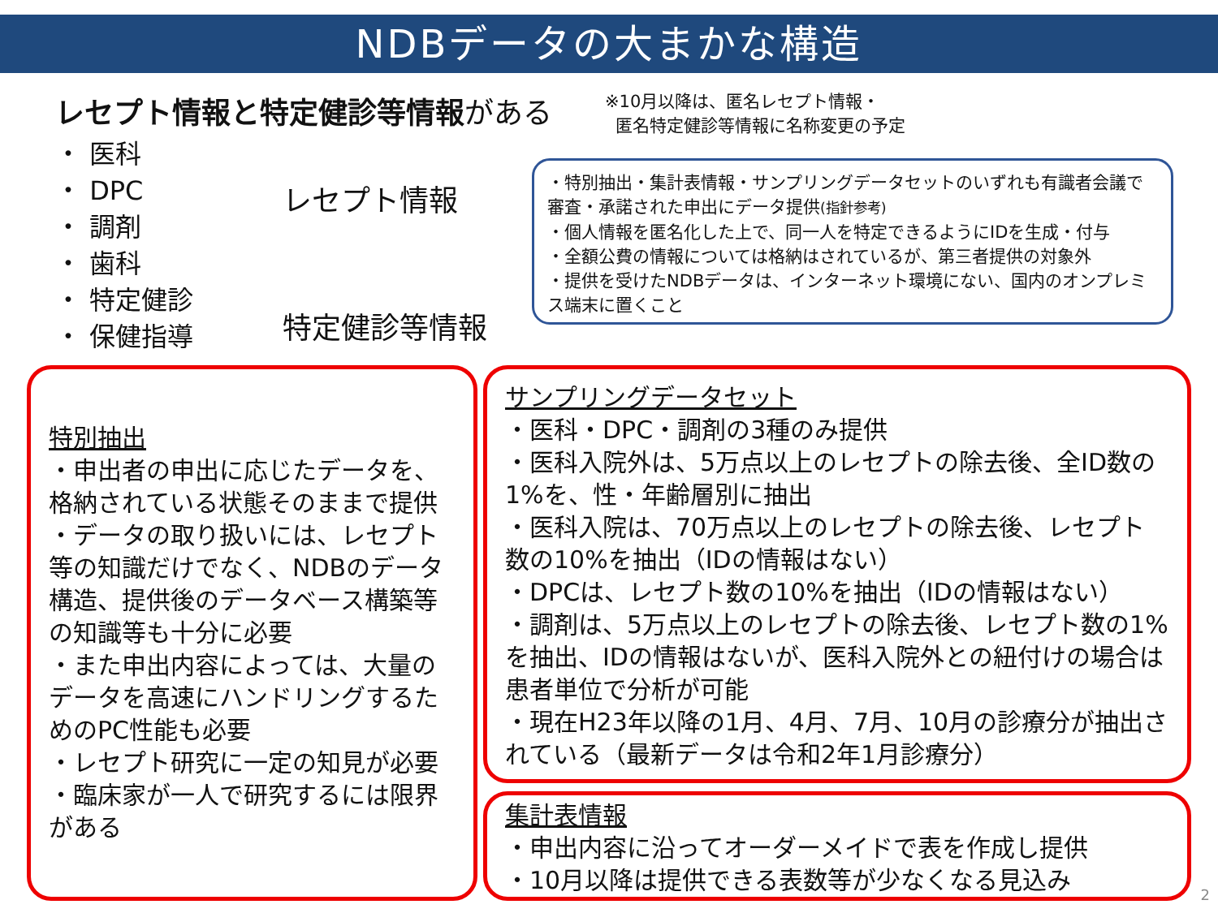NDBデータの大まかな構造
レセプト情報と特定健診等情報がある
・ 医科
・ DPC
・ 調剤
・ 歯科
・ 特定健診
・ 保健指導
レセプト情報
特定健診等情報
※10月以降は、匿名レセプト情報・
匿名特定健診等情報に名称変更の予定
・特別抽出・集計表情報・サンプリングデータセットのいずれも有識者会議で審査・承諾された申出にデータ提供(指針参考)
・個人情報を匿名化した上で、同一人を特定できるようにIDを生成・付与
・全額公費の情報については格納はされているが、第三者提供の対象外
・提供を受けたNDBデータは、インターネット環境にない、国内のオンプレミス端末に置くこと
特別抽出
・申出者の申出に応じたデータを、格納されている状態そのままで提供
・データの取り扱いには、レセプト等の知識だけでなく、NDBのデータ構造、提供後のデータベース構築等の知識等も十分に必要
・また申出内容によっては、大量のデータを高速にハンドリングするためのPC性能も必要
・レセプト研究に一定の知見が必要
・臨床家が一人で研究するには限界がある
サンプリングデータセット
・医科・DPC・調剤の3種のみ提供
・医科入院外は、5万点以上のレセプトの除去後、全ID数の1%を、性・年齢層別に抽出
・医科入院は、70万点以上のレセプトの除去後、レセプト数の10%を抽出（IDの情報はない）
・DPCは、レセプト数の10%を抽出（IDの情報はない）
・調剤は、5万点以上のレセプトの除去後、レセプト数の1%を抽出、IDの情報はないが、医科入院外との紐付けの場合は患者単位で分析が可能
・現在H23年以降の1月、4月、7月、10月の診療分が抽出されている（最新データは令和2年1月診療分）
集計表情報
・申出内容に沿ってオーダーメイドで表を作成し提供
・10月以降は提供できる表数等が少なくなる見込み
2